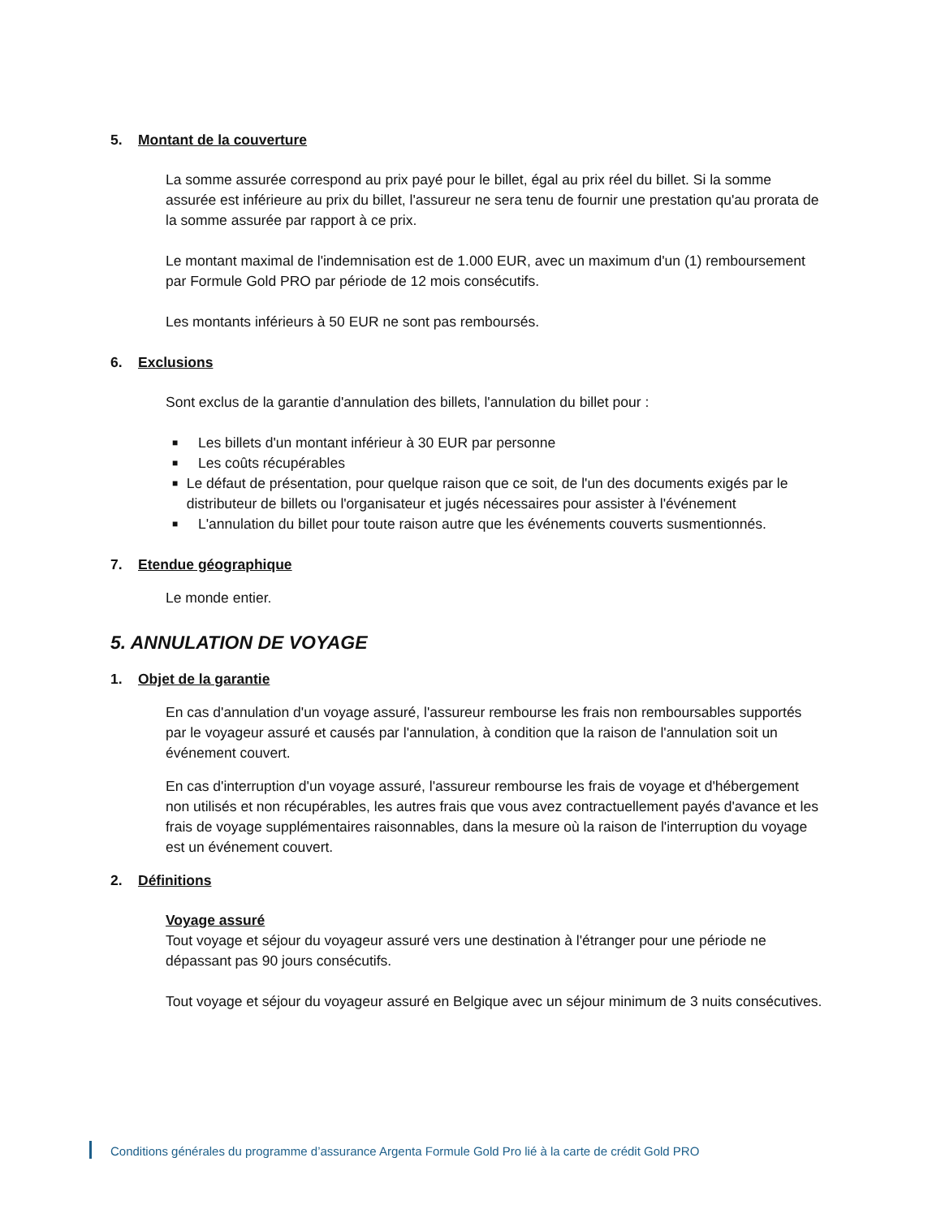5. Montant de la couverture
La somme assurée correspond au prix payé pour le billet, égal au prix réel du billet. Si la somme assurée est inférieure au prix du billet, l'assureur ne sera tenu de fournir une prestation qu'au prorata de la somme assurée par rapport à ce prix.
Le montant maximal de l'indemnisation est de 1.000 EUR, avec un maximum d'un (1) remboursement par Formule Gold PRO par période de 12 mois consécutifs.
Les montants inférieurs à 50 EUR ne sont pas remboursés.
6. Exclusions
Sont exclus de la garantie d'annulation des billets, l'annulation du billet pour :
■ Les billets d'un montant inférieur à 30 EUR par personne
■ Les coûts récupérables
■ Le défaut de présentation, pour quelque raison que ce soit, de l'un des documents exigés par le distributeur de billets ou l'organisateur et jugés nécessaires pour assister à l'événement
■ L'annulation du billet pour toute raison autre que les événements couverts susmentionnés.
7. Etendue géographique
Le monde entier.
5. ANNULATION DE VOYAGE
1. Objet de la garantie
En cas d'annulation d'un voyage assuré, l'assureur rembourse les frais non remboursables supportés par le voyageur assuré et causés par l'annulation, à condition que la raison de l'annulation soit un événement couvert.
En cas d'interruption d'un voyage assuré, l'assureur rembourse les frais de voyage et d'hébergement non utilisés et non récupérables, les autres frais que vous avez contractuellement payés d'avance et les frais de voyage supplémentaires raisonnables, dans la mesure où la raison de l'interruption du voyage est un événement couvert.
2. Définitions
Voyage assuré
Tout voyage et séjour du voyageur assuré vers une destination à l'étranger pour une période ne dépassant pas 90 jours consécutifs.
Tout voyage et séjour du voyageur assuré en Belgique avec un séjour minimum de 3 nuits consécutives.
Conditions générales du programme d’assurance Argenta Formule Gold Pro lié à la carte de crédit Gold PRO